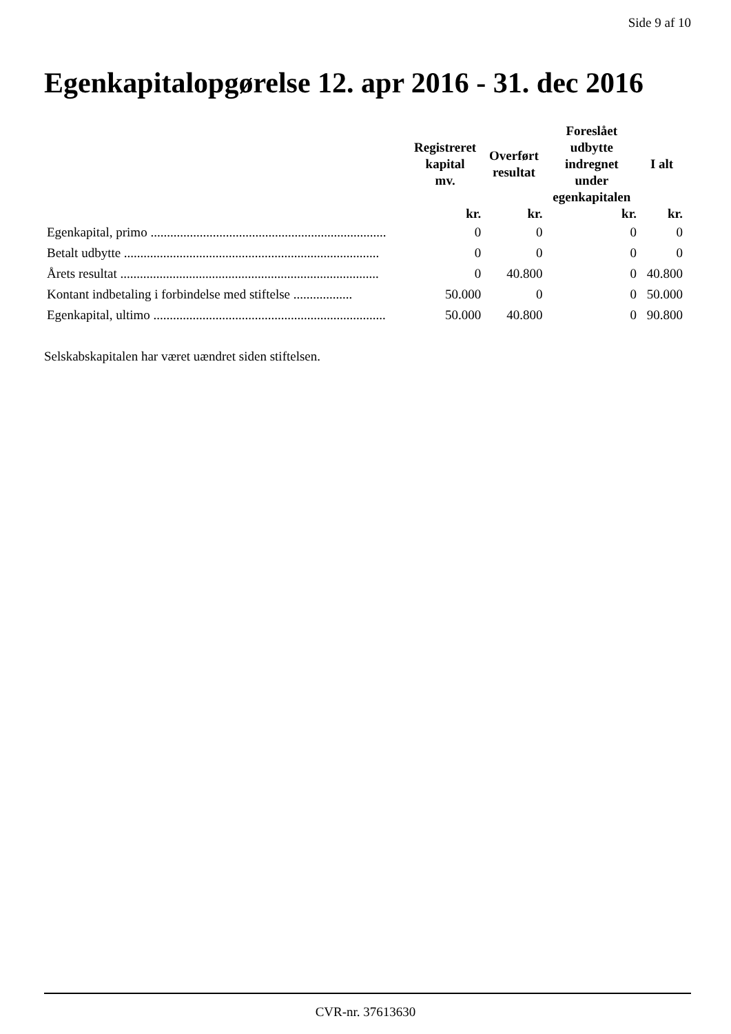Side 9 af 10
Egenkapitalopgørelse 12. apr 2016 - 31. dec 2016
| | Registreret kapital mv. | Overført resultat | Foreslået udbytte indregnet under egenkapitalen | I alt |
| --- | --- | --- | --- | --- |
| | kr. | kr. | kr. | kr. |
| Egenkapital, primo ........................................................................ | 0 | 0 | 0 | 0 |
| Betalt udbytte .............................................................................. | 0 | 0 | 0 | 0 |
| Årets resultat ............................................................................... | 0 | 40.800 | 0 | 40.800 |
| Kontant indbetaling i forbindelse med stiftelse .................. | 50.000 | 0 | 0 | 50.000 |
| Egenkapital, ultimo ....................................................................... | 50.000 | 40.800 | 0 | 90.800 |
Selskabskapitalen har været uændret siden stiftelsen.
CVR-nr. 37613630